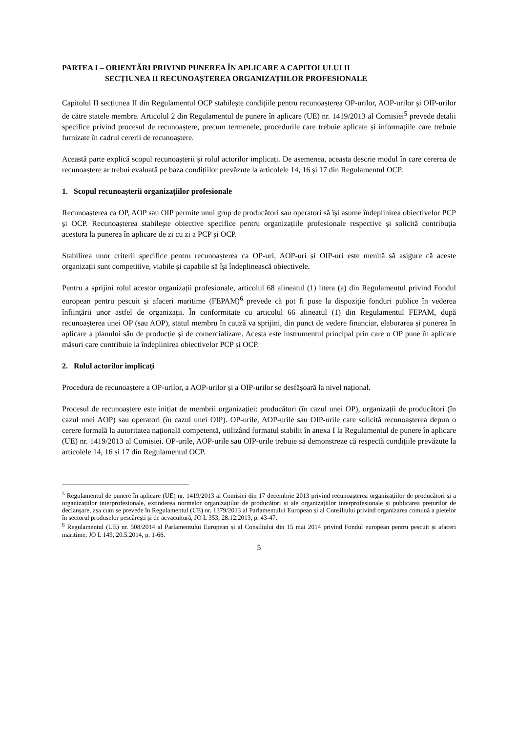PARTEA I – ORIENTĂRI PRIVIND PUNEREA ÎN APLICARE A CAPITOLULUI II
SECȚIUNEA II RECUNOAȘTEREA ORGANIZAȚIILOR PROFESIONALE
Capitolul II secțiunea II din Regulamentul OCP stabilește condițiile pentru recunoașterea OP-urilor, AOP-urilor și OIP-urilor de către statele membre. Articolul 2 din Regulamentul de punere în aplicare (UE) nr. 1419/2013 al Comisiei<sup>5</sup> prevede detalii specifice privind procesul de recunoaștere, precum termenele, procedurile care trebuie aplicate și informațiile care trebuie furnizate în cadrul cererii de recunoaștere.
Această parte explică scopul recunoașterii și rolul actorilor implicați. De asemenea, aceasta descrie modul în care cererea de recunoaștere ar trebui evaluată pe baza condițiilor prevăzute la articolele 14, 16 și 17 din Regulamentul OCP.
1. Scopul recunoașterii organizațiilor profesionale
Recunoașterea ca OP, AOP sau OIP permite unui grup de producători sau operatori să își asume îndeplinirea obiectivelor PCP și OCP. Recunoașterea stabilește obiective specifice pentru organizațiile profesionale respective și solicită contribuția acestora la punerea în aplicare de zi cu zi a PCP și OCP.
Stabilirea unor criterii specifice pentru recunoașterea ca OP-uri, AOP-uri și OIP-uri este menită să asigure că aceste organizații sunt competitive, viabile și capabile să își îndeplinească obiectivele.
Pentru a sprijini rolul acestor organizații profesionale, articolul 68 alineatul (1) litera (a) din Regulamentul privind Fondul european pentru pescuit și afaceri maritime (FEPAM)<sup>6</sup> prevede că pot fi puse la dispoziție fonduri publice în vederea înființării unor astfel de organizații. În conformitate cu articolul 66 alineatul (1) din Regulamentul FEPAM, după recunoașterea unei OP (sau AOP), statul membru în cauză va sprijini, din punct de vedere financiar, elaborarea și punerea în aplicare a planului său de producție și de comercializare. Acesta este instrumentul principal prin care o OP pune în aplicare măsuri care contribuie la îndeplinirea obiectivelor PCP și OCP.
2. Rolul actorilor implicați
Procedura de recunoaștere a OP-urilor, a AOP-urilor și a OIP-urilor se desfășoară la nivel național.
Procesul de recunoaștere este inițiat de membrii organizației: producători (în cazul unei OP), organizații de producători (în cazul unei AOP) sau operatori (în cazul unei OIP). OP-urile, AOP-urile sau OIP-urile care solicită recunoașterea depun o cerere formală la autoritatea națională competentă, utilizând formatul stabilit în anexa I la Regulamentul de punere în aplicare (UE) nr. 1419/2013 al Comisiei. OP-urile, AOP-urile sau OIP-urile trebuie să demonstreze că respectă condițiile prevăzute la articolele 14, 16 și 17 din Regulamentul OCP.
<sup>5</sup> Regulamentul de punere în aplicare (UE) nr. 1419/2013 al Comisiei din 17 decembrie 2013 privind recunoașterea organizațiilor de producători și a organizațiilor interprofesionale, extinderea normelor organizațiilor de producători și ale organizațiilor interprofesionale și publicarea prețurilor de declanșare, așa cum se prevede în Regulamentul (UE) nr. 1379/2013 al Parlamentului European și al Consiliului privind organizarea comună a piețelor în sectorul produselor pescărești și de acvacultură, JO L 353, 28.12.2013, p. 43-47.
<sup>6</sup> Regulamentul (UE) nr. 508/2014 al Parlamentului European și al Consiliului din 15 mai 2014 privind Fondul european pentru pescuit și afaceri maritime, JO L 149, 20.5.2014, p. 1-66.
5